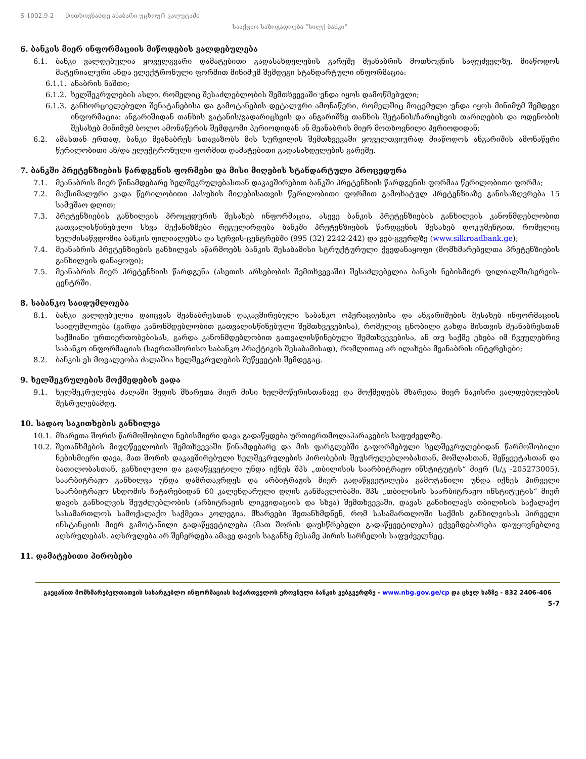S-1002.9-2 მოთხოვნამდე ანაბარი უცხოურ ვალუტაში
სააქციო საზოგადოება “სილქ ბანკი”
6. ბანკის მიერ ინფორმაციის მიწოდების ვალდებულება
6.1. ბანკი ვალდებულია ყოველგვარი დამატებითი გადასახდელების გარეშე მეანაბრის მოთხოვნის საფუძველზე, მიაწოდოს მატერიალური ანდა ელექტრონული ფორმით მინიმუმ შემდეგი სტანდარტული ინფორმაცია:
6.1.1. ანაბრის ნაშთი;
6.1.2. ხელშეკრულების ასლი, რომელიც შესაძლებლობის შემთხვევაში უნდა იყოს დამოწმებული;
6.1.3. განხორციელებული შენატანებისა და გამოტანების დეტალური ამონაწერი, რომელშიც მოცემული უნდა იყოს მინიმუმ შემდეგი ინფორმაცია: ანგარიშიდან თანხის გატანის/გადარიცხვის და ანგარიშზე თანხის შეტანის/ჩარიცხვის თარიღების და ოდენობის შესახებ მინიმუმ ბოლო ამონაწერის შემდგომი პერიოდიდან ან მეანაბრის მიერ მოთხოვნილი პერიოდიდან;
6.2. ამასთან ერთად, ბანკი მეანაბრეს სთავაზობს მის სურვილის შემთხვევაში ყოველთვიურად მიაწოდოს ანგარიშის ამონაწერი წერილობითი ან/და ელექტრონული ფორმით დამატებითი გადასახდელების გარეშე.
7. ბანკში პრეტენზიების წარდგენის ფორმები და მისი მიღების სტანდარტული პროცედურა
7.1. მეანაბრის მიერ წინამდებარე ხელშეკრულებასთან დაკავშირებით ბანკში პრეტენზიის წარდგენის ფორმაა წერილობითი ფორმა;
7.2. მაქსიმალური ვადა წერილობითი პასუხის მიღებისათვის წერილობითი ფორმით გამოხატულ პრეტენზიაზე განისაზღვრება 15 სამუშაო დღით;
7.3. პრეტენზიების განხილვის პროცედურის შესახებ ინფორმაცია, ასევე ბანკის პრეტენზიების განხილვის კანონმდებლობით გათვალისწინებული სხვა მექანიზმები რეგულირდება ბანკში პრეტენზიების წარდგენის შესახებ დოკუმენტით, რომელიც ხელმისაწვდომია ბანკის ფილიალებსა და სერვის-ცენტრებში (995 (32) 2242-242) და ვებ-გვერდზე (www.silkroadbank.ge);
7.4. მეანაბრის პრეტენზიების განხილვას აწარმოებს ბანკის შესაბამისი სტრუქტურული ქვედანაყოფი (მომხმარებელთა პრეტენზიების განხილვის დანაყოფი);
7.5. მეანაბრის მიერ პრეტენზიის წარდგენა (ასეთის არსებობის შემთხვევაში) შესაძლებელია ბანკის ნებისმიერ ფილიალში/სერვის-ცენტრში.
8. საბანკო საიდუმლოება
8.1. ბანკი ვალდებულია დაიცვას მეანაბრესთან დაკავშირებული საბანკო ოპერაციებისა და ანგარიშების შესახებ ინფორმაციის საიდუმლოება (გარდა კანონმდებლობით გათვალისწინებული შემთხვევებისა), რომელიც ცნობილი გახდა მისთვის მეანაბრესთან საქმიანი ურთიერთობებისას, გარდა კანონმდებლობით გათვალისწინებული შემთხვევებისა, ან თუ საქმე ეხება იმ ჩვეულებრივ საბანკო ინფორმაციას (საერთაშორისო საბანკო პრაქტიკის შესაბამისად), რომლითაც არ ილახება მეანაბრის ინტერესები;
8.2. ბანკის ეს მოვალეობა ძალაშია ხელშეკრულების შეწყვეტის შემდეგაც.
9. ხელშეკრულების მოქმედების ვადა
9.1. ხელშეკრულება ძალაში შედის მხარეთა მიერ მისი ხელმოწერისთანავე და მოქმედებს მხარეთა მიერ ნაკისრი ვალდებულების შესრულებამდე.
10. სადაო საკითხების განხილვა
10.1. მხარეთა შორის წარმოშობილი ნებისმიერი დავა გადაწყდება ურთიერთმოლაპარაკების საფუძველზე.
10.2. შეთანხმების მიუღწევლობის შემთხვევაში წინამდებარე და მის ფარგლებში გაფორმებული ხელშეკრულებიდან წარმოშობილი ნებისმიერი დავა, მათ შორის დაკავშირებული ხელშეკრულების პირობების შეუსრულებლობასთან, მოშლასთან, შეწყვეტასთან და ბათილობასთან, განხილული და გადაწყვეტილი უნდა იქნეს შპს „თბილისის საარბიტრაჟო ინსტიტუტის“ მიერ (ს/კ -205273005). საარბიტრაჟო განხილვა უნდა დამრთავრდეს და არბიტრაჟის მიერ გადაწყვეტილება გამოტანილი უნდა იქნეს პირველი საარბიტრაჟო სხდომის ჩატარებიდან 60 კალენდარული დღის განმავლობაში. შპს „თბილისის საარბიტრაჟო ინსტიტუტის“ მიერ დავის განხილვის შეუძლებლობის (არბიტრაჟის ლიკვიდაციის და სხვა) შემთხვევაში, დავას განიხილავს თბილისის საქალაქო სასამართლოს სამოქალაქო საქმეთა კოლეგია. მხარეები შეთანხმდნენ, რომ სასამართლოში საქმის განხილვისას პირველი ინსტანციის მიერ გამოტანილი გადაწყვეტილება (მათ შორის დაუსწრებელი გადაწყვეტილება) ექვემდებარება დაუყოვნებლივ აღსრულებას. აღსრულება არ შეჩერდება ამავე დავის საგანზე მესამე პირის სარჩელის საფუძველზეც.
11. დამატებითი პირობები
გაეცანით მომხმარებელთათვის სასარგებლო ინფორმაციას საქართველოს ეროვნული ბანკის ვებგვერდზე - www.nbg.gov.ge/cp და ცხელ ხაზზე - 832 2406-406
5-7